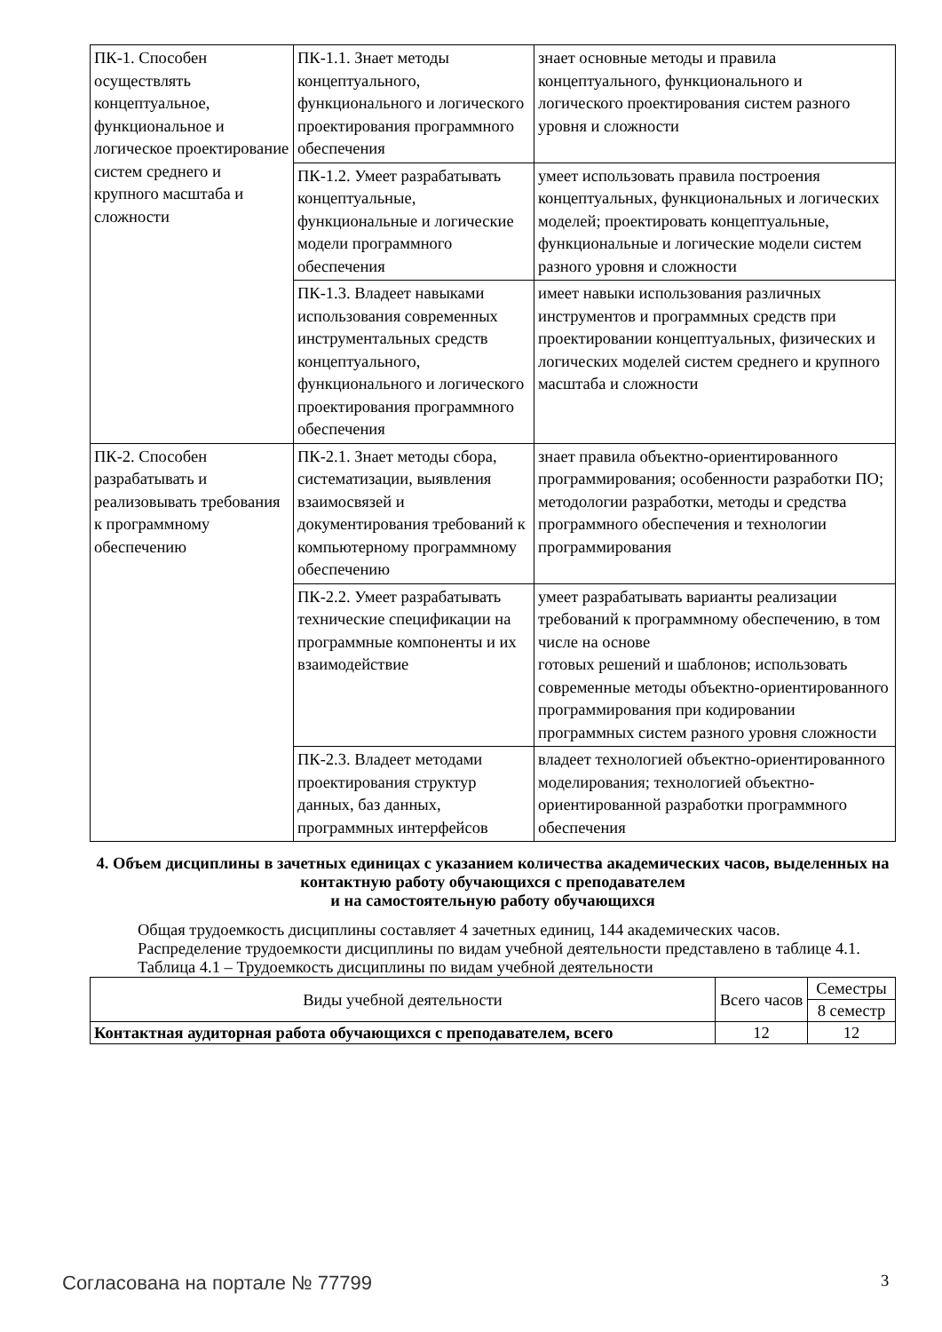| ПК-1. Способен осуществлять концептуальное, функциональное и логическое проектирование систем среднего и крупного масштаба и сложности | ПК-1.1. Знает методы концептуального, функционального и логического проектирования программного обеспечения | знает основные методы и правила концептуального, функционального и логического проектирования систем разного уровня и сложности |
| | ПК-1.2. Умеет разрабатывать концептуальные, функциональные и логические модели программного обеспечения | умеет использовать правила построения концептуальных, функциональных и логических моделей; проектировать концептуальные, функциональные и логические модели систем разного уровня и сложности |
| | ПК-1.3. Владеет навыками использования современных инструментальных средств концептуального, функционального и логического проектирования программного обеспечения | имеет навыки использования различных инструментов и программных средств при проектировании концептуальных, физических и логических моделей систем среднего и крупного масштаба и сложности |
| ПК-2. Способен разрабатывать и реализовывать требования к программному обеспечению | ПК-2.1. Знает методы сбора, систематизации, выявления взаимосвязей и документирования требований к компьютерному программному обеспечению | знает правила объектно-ориентированного программирования; особенности разработки ПО; методологии разработки, методы и средства программного обеспечения и технологии программирования |
| | ПК-2.2. Умеет разрабатывать технические спецификации на программные компоненты и их взаимодействие | умеет разрабатывать варианты реализации требований к программному обеспечению, в том числе на основе готовых решений и шаблонов; использовать современные методы объектно-ориентированного программирования при кодировании программных систем разного уровня сложности |
| | ПК-2.3. Владеет методами проектирования структур данных, баз данных, программных интерфейсов | владеет технологией объектно-ориентированного моделирования; технологией объектно-ориентированной разработки программного обеспечения |
4. Объем дисциплины в зачетных единицах с указанием количества академических часов, выделенных на контактную работу обучающихся с преподавателем
и на самостоятельную работу обучающихся
Общая трудоемкость дисциплины составляет 4 зачетных единиц, 144 академических часов.
Распределение трудоемкости дисциплины по видам учебной деятельности представлено в таблице 4.1.
Таблица 4.1 – Трудоемкость дисциплины по видам учебной деятельности
| Виды учебной деятельности | Всего часов | Семестры |
| --- | --- | --- |
| | | 8 семестр |
| Контактная аудиторная работа обучающихся с преподавателем, всего | 12 | 12 |
Согласована на портале № 77799 3